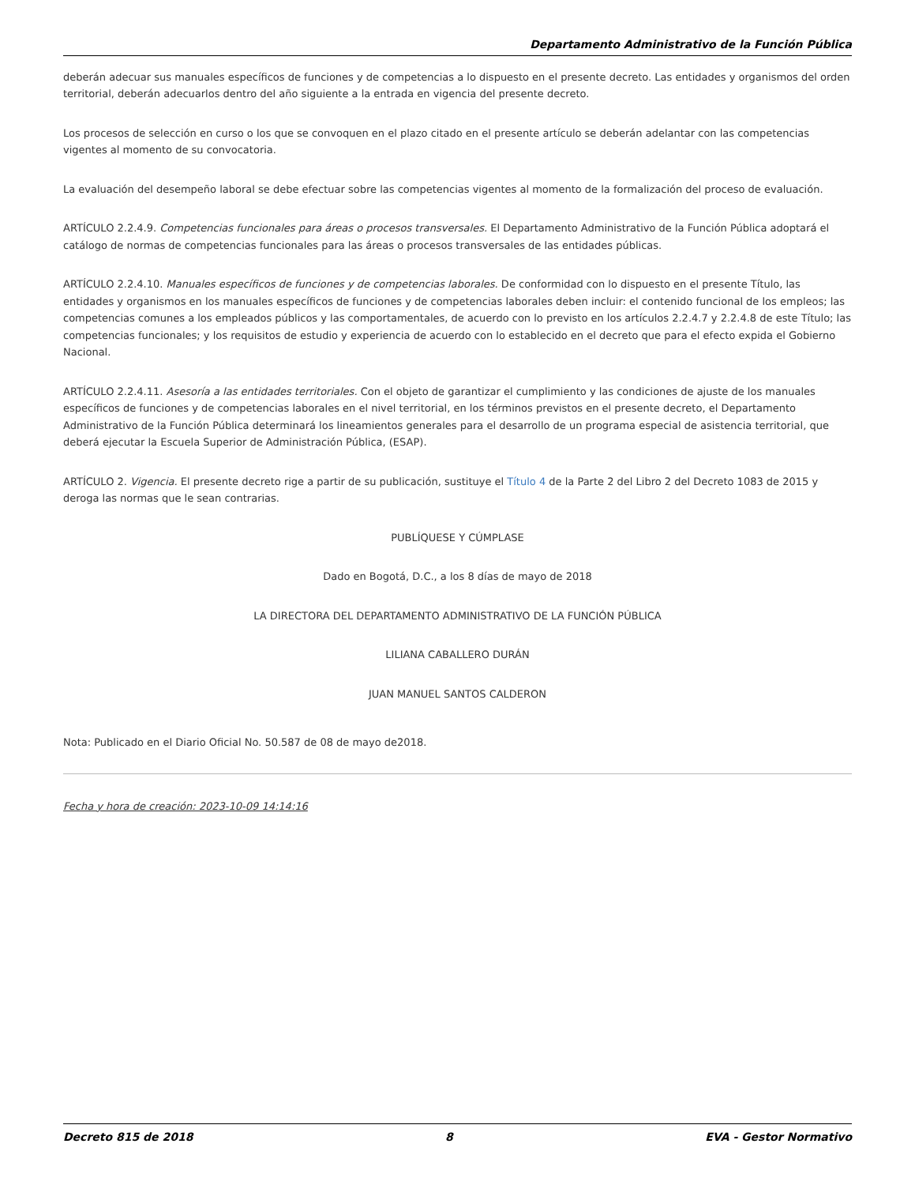Departamento Administrativo de la Función Pública
deberán adecuar sus manuales específicos de funciones y de competencias a lo dispuesto en el presente decreto. Las entidades y organismos del orden territorial, deberán adecuarlos dentro del año siguiente a la entrada en vigencia del presente decreto.
Los procesos de selección en curso o los que se convoquen en el plazo citado en el presente artículo se deberán adelantar con las competencias vigentes al momento de su convocatoria.
La evaluación del desempeño laboral se debe efectuar sobre las competencias vigentes al momento de la formalización del proceso de evaluación.
ARTÍCULO 2.2.4.9. Competencias funcionales para áreas o procesos transversales. El Departamento Administrativo de la Función Pública adoptará el catálogo de normas de competencias funcionales para las áreas o procesos transversales de las entidades públicas.
ARTÍCULO 2.2.4.10. Manuales específicos de funciones y de competencias laborales. De conformidad con lo dispuesto en el presente Título, las entidades y organismos en los manuales específicos de funciones y de competencias laborales deben incluir: el contenido funcional de los empleos; las competencias comunes a los empleados públicos y las comportamentales, de acuerdo con lo previsto en los artículos 2.2.4.7 y 2.2.4.8 de este Título; las competencias funcionales; y los requisitos de estudio y experiencia de acuerdo con lo establecido en el decreto que para el efecto expida el Gobierno Nacional.
ARTÍCULO 2.2.4.11. Asesoría a las entidades territoriales. Con el objeto de garantizar el cumplimiento y las condiciones de ajuste de los manuales específicos de funciones y de competencias laborales en el nivel territorial, en los términos previstos en el presente decreto, el Departamento Administrativo de la Función Pública determinará los lineamientos generales para el desarrollo de un programa especial de asistencia territorial, que deberá ejecutar la Escuela Superior de Administración Pública, (ESAP).
ARTÍCULO 2. Vigencia. El presente decreto rige a partir de su publicación, sustituye el Título 4 de la Parte 2 del Libro 2 del Decreto 1083 de 2015 y deroga las normas que le sean contrarias.
PUBLÍQUESE Y CÚMPLASE
Dado en Bogotá, D.C., a los 8 días de mayo de 2018
LA DIRECTORA DEL DEPARTAMENTO ADMINISTRATIVO DE LA FUNCIÓN PÚBLICA
LILIANA CABALLERO DURÁN
JUAN MANUEL SANTOS CALDERON
Nota: Publicado en el Diario Oficial No. 50.587 de 08 de mayo de2018.
Fecha y hora de creación: 2023-10-09 14:14:16
Decreto 815 de 2018 8 EVA - Gestor Normativo